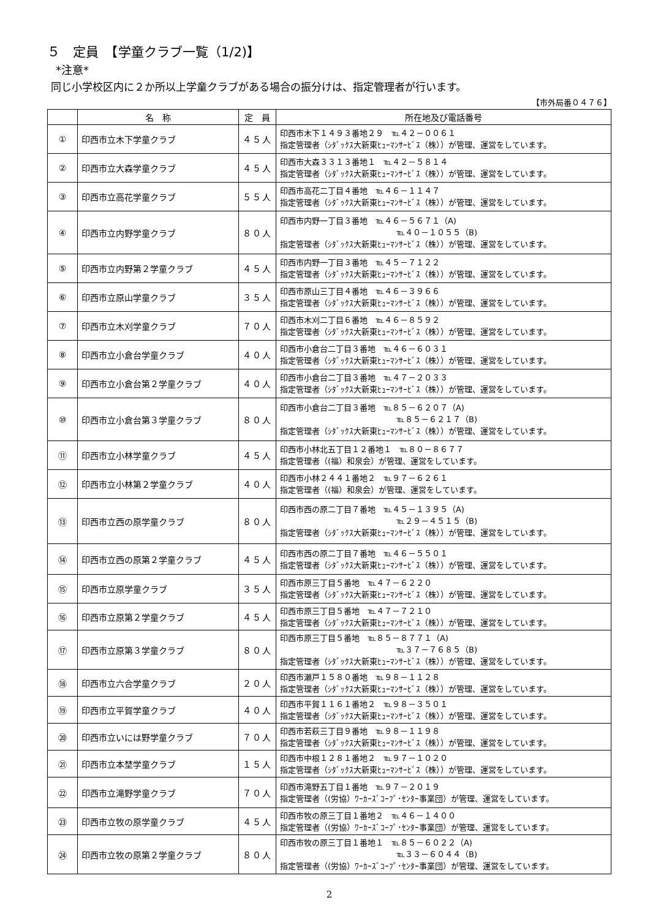５　定員　【学童クラブ一覧（1/2)】
*注意*
同じ小学校区内に２か所以上学童クラブがある場合の振分けは、指定管理者が行います。
【市外局番０４７６】
| | 名 称 | 定 員 | 所在地及び電話番号 |
| --- | --- | --- | --- |
| ① | 印西市立木下学童クラブ | ４５人 | 印西市木下１４９３番地２９ ℡４２－００６１ 指定管理者（ｼﾀﾞｯｸｽ大新東ﾋｭｰﾏﾝｻｰﾋﾞｽ（株））が管理、運営をしています。 |
| ② | 印西市立大森学童クラブ | ４５人 | 印西市大森３３１３番地１ ℡４２－５８１４ 指定管理者（ｼﾀﾞｯｸｽ大新東ﾋｭｰﾏﾝｻｰﾋﾞｽ（株））が管理、運営をしています。 |
| ③ | 印西市立高花学童クラブ | ５５人 | 印西市高花二丁目４番地 ℡４６－１１４７ 指定管理者（ｼﾀﾞｯｸｽ大新東ﾋｭｰﾏﾝｻｰﾋﾞｽ（株））が管理、運営をしています。 |
| ④ | 印西市立内野学童クラブ | ８０人 | 印西市内野一丁目３番地 ℡４６－５６７１（A) ℡４０－１０５５（B) 指定管理者（ｼﾀﾞｯｸｽ大新東ﾋｭｰﾏﾝｻｰﾋﾞｽ（株））が管理、運営をしています。 |
| ⑤ | 印西市立内野第２学童クラブ | ４５人 | 印西市内野一丁目３番地 ℡４５－７１２２ 指定管理者（ｼﾀﾞｯｸｽ大新東ﾋｭｰﾏﾝｻｰﾋﾞｽ（株））が管理、運営をしています。 |
| ⑥ | 印西市立原山学童クラブ | ３５人 | 印西市原山三丁目４番地 ℡４６－３９６６ 指定管理者（ｼﾀﾞｯｸｽ大新東ﾋｭｰﾏﾝｻｰﾋﾞｽ（株））が管理、運営をしています。 |
| ⑦ | 印西市立木刈学童クラブ | ７０人 | 印西市木刈二丁目６番地 ℡４６－８５９２ 指定管理者（ｼﾀﾞｯｸｽ大新東ﾋｭｰﾏﾝｻｰﾋﾞｽ（株））が管理、運営をしています。 |
| ⑧ | 印西市立小倉台学童クラブ | ４０人 | 印西市小倉台二丁目３番地 ℡４６－６０３１ 指定管理者（ｼﾀﾞｯｸｽ大新東ﾋｭｰﾏﾝｻｰﾋﾞｽ（株））が管理、運営をしています。 |
| ⑨ | 印西市立小倉台第２学童クラブ | ４０人 | 印西市小倉台二丁目３番地 ℡４７－２０３３ 指定管理者（ｼﾀﾞｯｸｽ大新東ﾋｭｰﾏﾝｻｰﾋﾞｽ（株））が管理、運営をしています。 |
| ⑩ | 印西市立小倉台第３学童クラブ | ８０人 | 印西市小倉台二丁目３番地 ℡８５－６２０７（A) ℡８５－６２１７（B) 指定管理者（ｼﾀﾞｯｸｽ大新東ﾋｭｰﾏﾝｻｰﾋﾞｽ（株））が管理、運営をしています。 |
| ⑪ | 印西市立小林学童クラブ | ４５人 | 印西市小林北五丁目１２番地１ ℡８０－８６７７ 指定管理者（(福）和泉会）が管理、運営をしています。 |
| ⑫ | 印西市立小林第２学童クラブ | ４０人 | 印西市小林２４４１番地２ ℡９７－６２６１ 指定管理者（(福）和泉会）が管理、運営をしています。 |
| ⑬ | 印西市立西の原学童クラブ | ８０人 | 印西市西の原二丁目７番地 ℡４５－１３９５（A) ℡２９－４５１５（B) 指定管理者（ｼﾀﾞｯｸｽ大新東ﾋｭｰﾏﾝｻｰﾋﾞｽ（株））が管理、運営をしています。 |
| ⑭ | 印西市立西の原第２学童クラブ | ４５人 | 印西市西の原二丁目７番地 ℡４６－５５０１ 指定管理者（ｼﾀﾞｯｸｽ大新東ﾋｭｰﾏﾝｻｰﾋﾞｽ（株））が管理、運営をしています。 |
| ⑮ | 印西市立原学童クラブ | ３５人 | 印西市原三丁目５番地 ℡４７－６２２０ 指定管理者（ｼﾀﾞｯｸｽ大新東ﾋｭｰﾏﾝｻｰﾋﾞｽ（株））が管理、運営をしています。 |
| ⑯ | 印西市立原第２学童クラブ | ４５人 | 印西市原三丁目５番地 ℡４７－７２１０ 指定管理者（ｼﾀﾞｯｸｽ大新東ﾋｭｰﾏﾝｻｰﾋﾞｽ（株））が管理、運営をしています。 |
| ⑰ | 印西市立原第３学童クラブ | ８０人 | 印西市原三丁目５番地 ℡８５－８７７１（A) ℡３７－７６８５（B) 指定管理者（ｼﾀﾞｯｸｽ大新東ﾋｭｰﾏﾝｻｰﾋﾞｽ（株））が管理、運営をしています。 |
| ⑱ | 印西市立六合学童クラブ | ２０人 | 印西市瀬戸１５８０番地 ℡９８－１１２８ 指定管理者（ｼﾀﾞｯｸｽ大新東ﾋｭｰﾏﾝｻｰﾋﾞｽ（株））が管理、運営をしています。 |
| ⑲ | 印西市立平賀学童クラブ | ４０人 | 印西市平賀１１６１番地２ ℡９８－３５０１ 指定管理者（ｼﾀﾞｯｸｽ大新東ﾋｭｰﾏﾝｻｰﾋﾞｽ（株））が管理、運営をしています。 |
| ⑳ | 印西市立いには野学童クラブ | ７０人 | 印西市若萩三丁目９番地 ℡９８－１１９８ 指定管理者（ｼﾀﾞｯｸｽ大新東ﾋｭｰﾏﾝｻｰﾋﾞｽ（株））が管理、運営をしています。 |
| ㉑ | 印西市立本埜学童クラブ | １５人 | 印西市中根１２８１番地２ ℡９７－１０２０ 指定管理者（ｼﾀﾞｯｸｽ大新東ﾋｭｰﾏﾝｻｰﾋﾞｽ（株））が管理、運営をしています。 |
| ㉒ | 印西市立滝野学童クラブ | ７０人 | 印西市滝野五丁目１番地 ℡９７－２０１９ 指定管理者（(労協）ﾜｰｶｰｽﾞｺｰﾌﾟ･ｾﾝﾀｰ事業団）が管理、運営をしています。 |
| ㉓ | 印西市立牧の原学童クラブ | ４５人 | 印西市牧の原三丁目１番地２ ℡４６－１４００ 指定管理者（(労協）ﾜｰｶｰｽﾞｺｰﾌﾟ･ｾﾝﾀｰ事業団）が管理、運営をしています。 |
| ㉔ | 印西市立牧の原第２学童クラブ | ８０人 | 印西市牧の原三丁目１番地１ ℡８５－６０２２（A) ℡３３－６０４４（B) 指定管理者（(労協）ﾜｰｶｰｽﾞｺｰﾌﾟ･ｾﾝﾀｰ事業団）が管理、運営をしています。 |
2